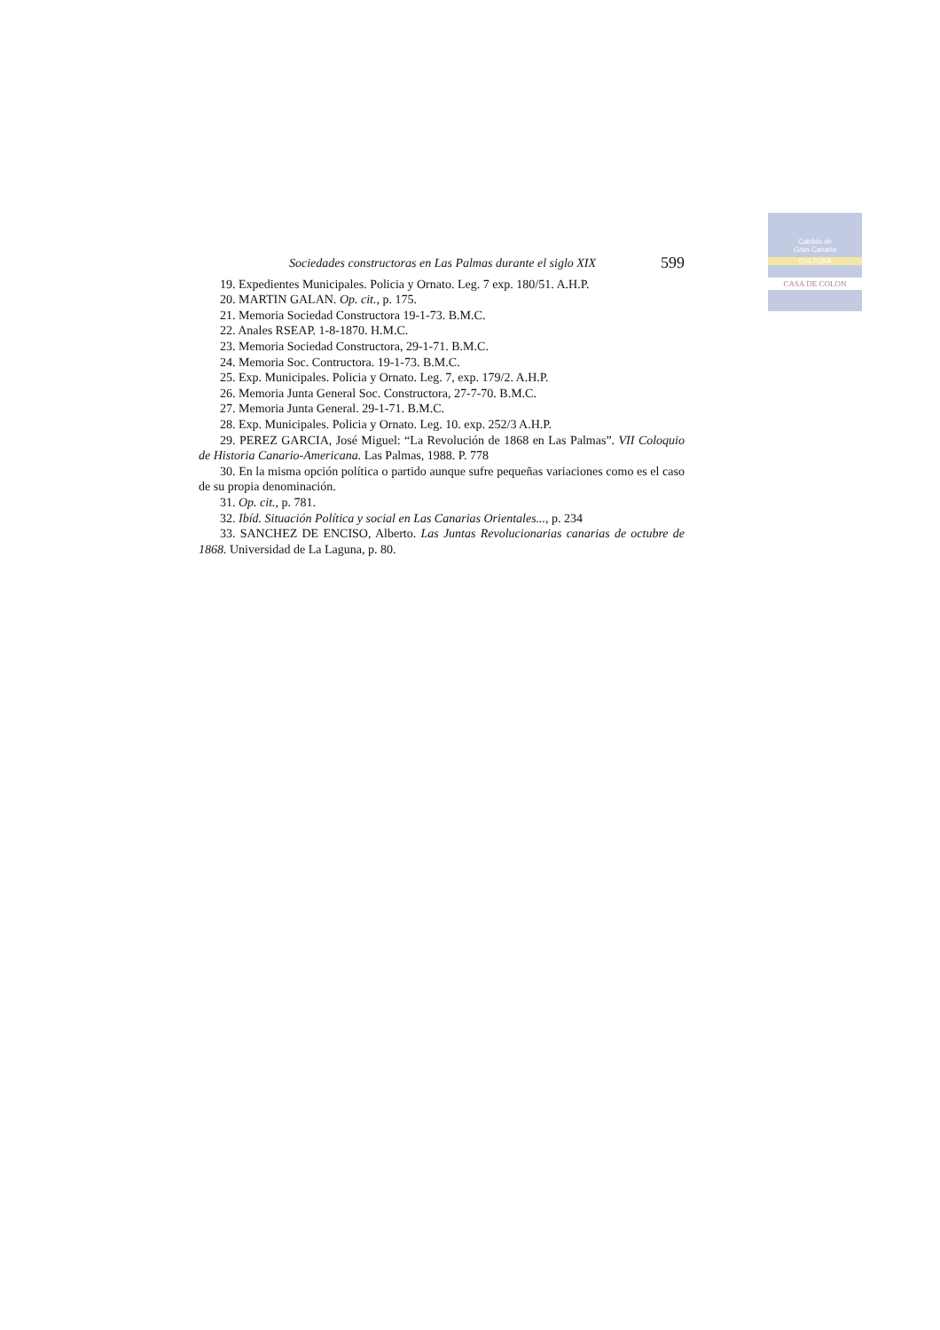Cabildo de
Gran Canaria
CULTURA
CASA DE COLON
Sociedades constructoras en Las Palmas durante el siglo XIX 599
19. Expedientes Municipales. Policia y Ornato. Leg. 7 exp. 180/51. A.H.P.
20. MARTIN GALAN. Op. cit., p. 175.
21. Memoria Sociedad Constructora 19-1-73. B.M.C.
22. Anales RSEAP. 1-8-1870. H.M.C.
23. Memoria Sociedad Constructora, 29-1-71. B.M.C.
24. Memoria Soc. Contructora. 19-1-73. B.M.C.
25. Exp. Municipales. Policia y Ornato. Leg. 7, exp. 179/2. A.H.P.
26. Memoria Junta General Soc. Constructora, 27-7-70. B.M.C.
27. Memoria Junta General. 29-1-71. B.M.C.
28. Exp. Municipales. Policia y Ornato. Leg. 10. exp. 252/3 A.H.P.
29. PEREZ GARCIA, José Miguel: “La Revolución de 1868 en Las Palmas”. VII Coloquio de Historia Canario-Americana. Las Palmas, 1988. P. 778
30. En la misma opción política o partido aunque sufre pequeñas variaciones como es el caso de su propia denominación.
31. Op. cit., p. 781.
32. Ibíd. Situación Política y social en Las Canarias Orientales..., p. 234
33. SANCHEZ DE ENCISO, Alberto. Las Juntas Revolucionarias canarias de octubre de 1868. Universidad de La Laguna, p. 80.